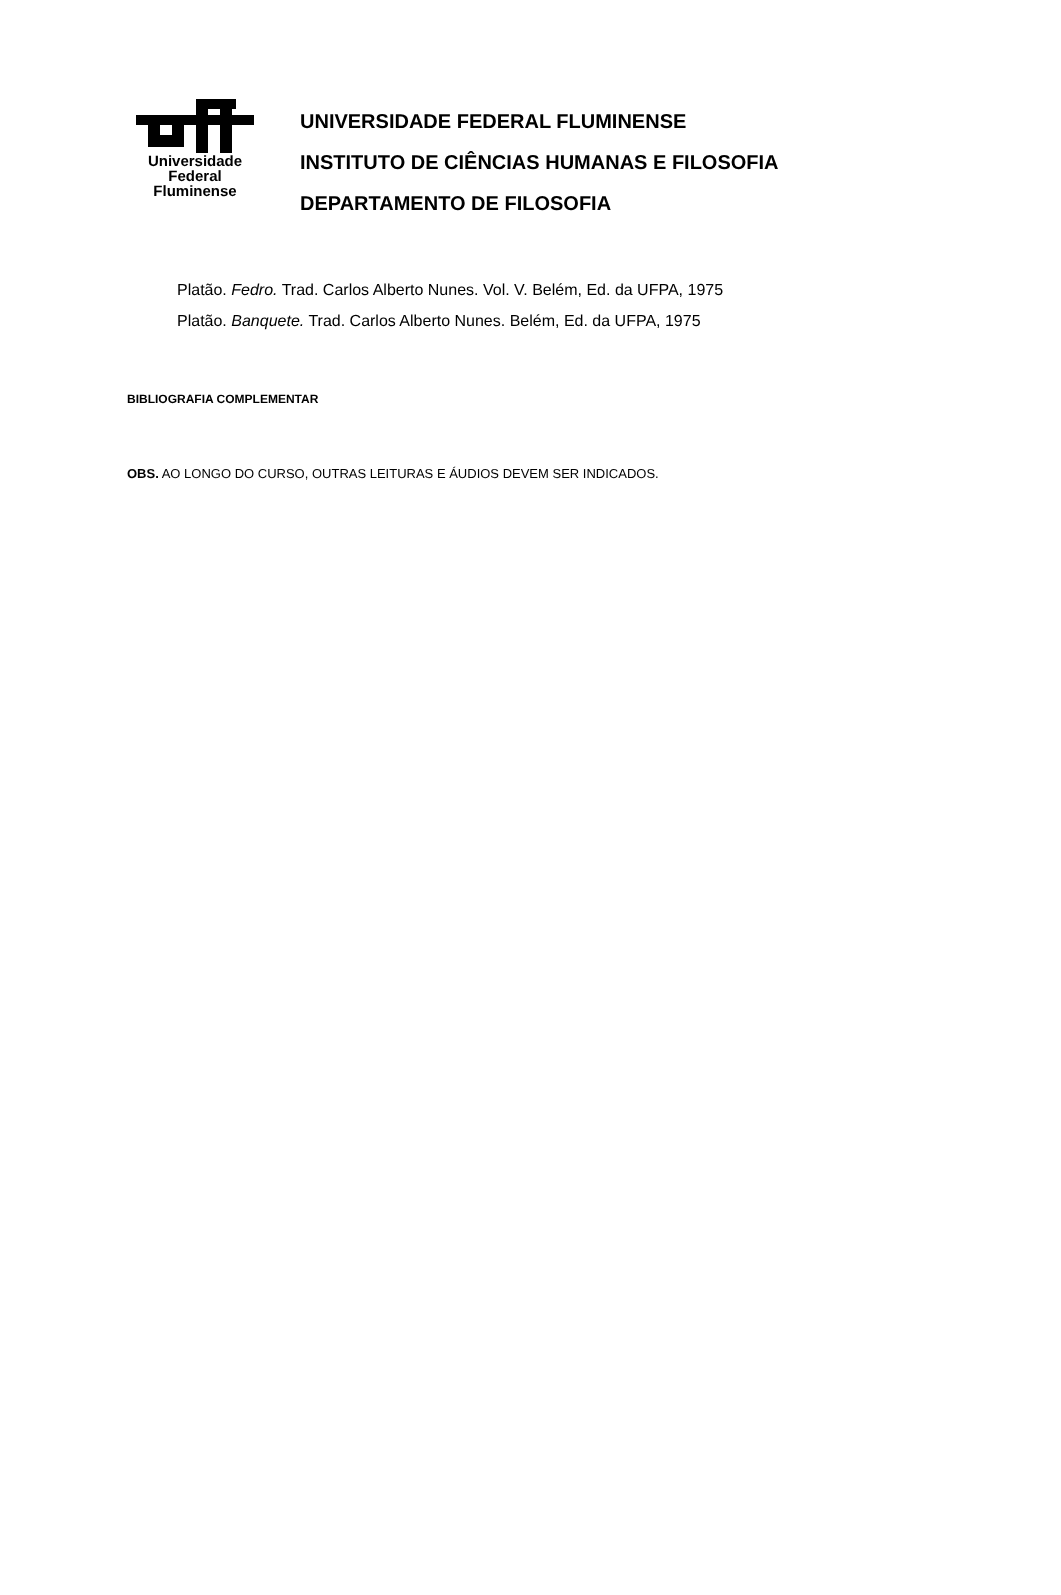Universidade
Federal
Fluminense
UNIVERSIDADE FEDERAL FLUMINENSE
INSTITUTO DE CIÊNCIAS HUMANAS E FILOSOFIA
DEPARTAMENTO DE FILOSOFIA
Platão. Fedro. Trad. Carlos Alberto Nunes. Vol. V. Belém, Ed. da UFPA, 1975
Platão. Banquete. Trad. Carlos Alberto Nunes. Belém, Ed. da UFPA, 1975
BIBLIOGRAFIA COMPLEMENTAR
OBS. AO LONGO DO CURSO, OUTRAS LEITURAS E ÁUDIOS DEVEM SER INDICADOS.